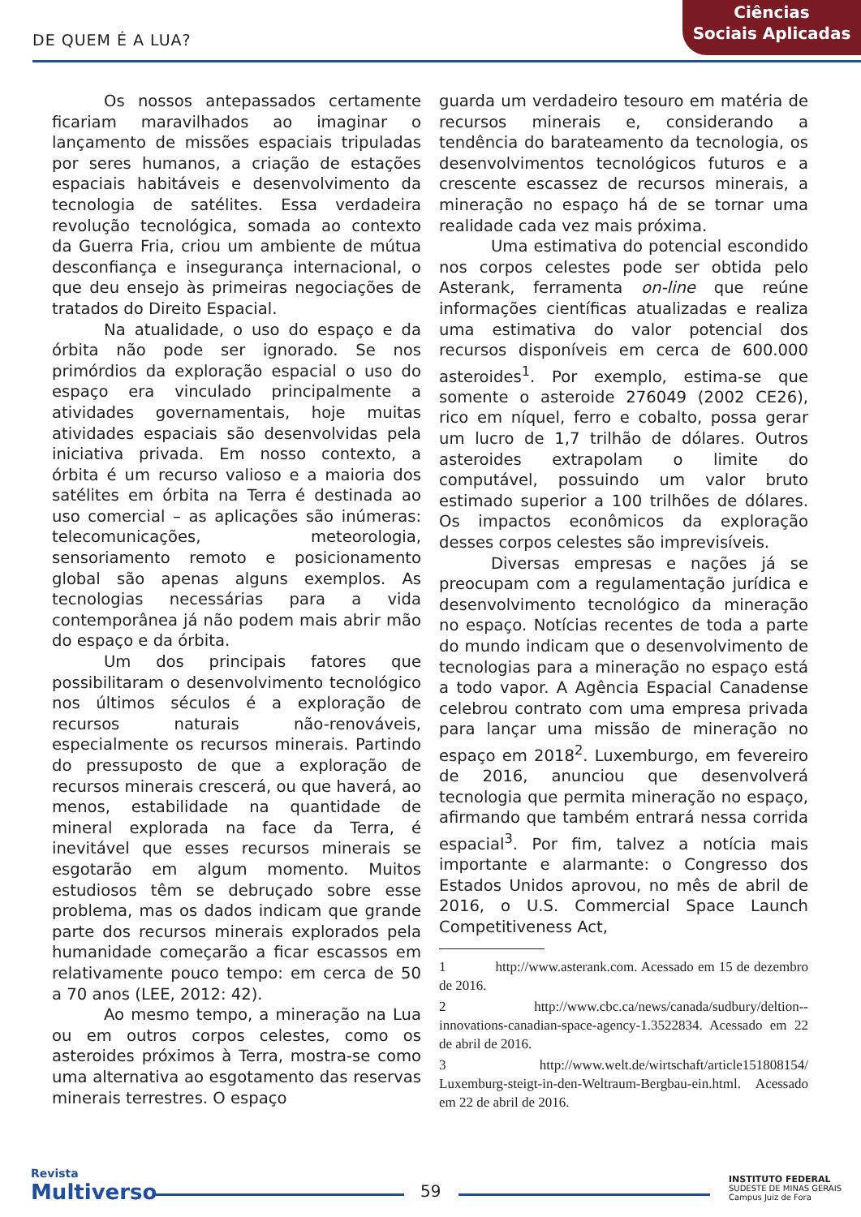DE QUEM É A LUA?
Ciências
Sociais Aplicadas
Os nossos antepassados certamente ficariam maravilhados ao imaginar o lançamento de missões espaciais tripuladas por seres humanos, a criação de estações espaciais habitáveis e desenvolvimento da tecnologia de satélites. Essa verdadeira revolução tecnológica, somada ao contexto da Guerra Fria, criou um ambiente de mútua desconfiança e insegurança internacional, o que deu ensejo às primeiras negociações de tratados do Direito Espacial.
Na atualidade, o uso do espaço e da órbita não pode ser ignorado. Se nos primórdios da exploração espacial o uso do espaço era vinculado principalmente a atividades governamentais, hoje muitas atividades espaciais são desenvolvidas pela iniciativa privada. Em nosso contexto, a órbita é um recurso valioso e a maioria dos satélites em órbita na Terra é destinada ao uso comercial – as aplicações são inúmeras: telecomunicações, meteorologia, sensoriamento remoto e posicionamento global são apenas alguns exemplos. As tecnologias necessárias para a vida contemporânea já não podem mais abrir mão do espaço e da órbita.
Um dos principais fatores que possibilitaram o desenvolvimento tecnológico nos últimos séculos é a exploração de recursos naturais não-renováveis, especialmente os recursos minerais. Partindo do pressuposto de que a exploração de recursos minerais crescerá, ou que haverá, ao menos, estabilidade na quantidade de mineral explorada na face da Terra, é inevitável que esses recursos minerais se esgotarão em algum momento. Muitos estudiosos têm se debruçado sobre esse problema, mas os dados indicam que grande parte dos recursos minerais explorados pela humanidade começarão a ficar escassos em relativamente pouco tempo: em cerca de 50 a 70 anos (LEE, 2012: 42).
Ao mesmo tempo, a mineração na Lua ou em outros corpos celestes, como os asteroides próximos à Terra, mostra-se como uma alternativa ao esgotamento das reservas minerais terrestres. O espaço
guarda um verdadeiro tesouro em matéria de recursos minerais e, considerando a tendência do barateamento da tecnologia, os desenvolvimentos tecnológicos futuros e a crescente escassez de recursos minerais, a mineração no espaço há de se tornar uma realidade cada vez mais próxima.
Uma estimativa do potencial escondido nos corpos celestes pode ser obtida pelo Asterank, ferramenta on-line que reúne informações científicas atualizadas e realiza uma estimativa do valor potencial dos recursos disponíveis em cerca de 600.000 asteroides<sup>1</sup>. Por exemplo, estima-se que somente o asteroide 276049 (2002 CE26), rico em níquel, ferro e cobalto, possa gerar um lucro de 1,7 trilhão de dólares. Outros asteroides extrapolam o limite do computável, possuindo um valor bruto estimado superior a 100 trilhões de dólares. Os impactos econômicos da exploração desses corpos celestes são imprevisíveis.
Diversas empresas e nações já se preocupam com a regulamentação jurídica e desenvolvimento tecnológico da mineração no espaço. Notícias recentes de toda a parte do mundo indicam que o desenvolvimento de tecnologias para a mineração no espaço está a todo vapor. A Agência Espacial Canadense celebrou contrato com uma empresa privada para lançar uma missão de mineração no espaço em 2018<sup>2</sup>. Luxemburgo, em fevereiro de 2016, anunciou que desenvolverá tecnologia que permita mineração no espaço, afirmando que também entrará nessa corrida espacial<sup>3</sup>. Por fim, talvez a notícia mais importante e alarmante: o Congresso dos Estados Unidos aprovou, no mês de abril de 2016, o U.S. Commercial Space Launch Competitiveness Act,
1 http://www.asterank.com. Acessado em 15 de dezembro de 2016.
2 http://www.cbc.ca/news/canada/sudbury/deltion--innovations-canadian-space-agency-1.3522834. Acessado em 22 de abril de 2016.
3 http://www.welt.de/wirtschaft/article151808154/ Luxemburg-steigt-in-den-Weltraum-Bergbau-ein.html. Acessado em 22 de abril de 2016.
Revista
Multiverso
59
INSTITUTO FEDERAL
SUDESTE DE MINAS GERAIS
Campus Juiz de Fora